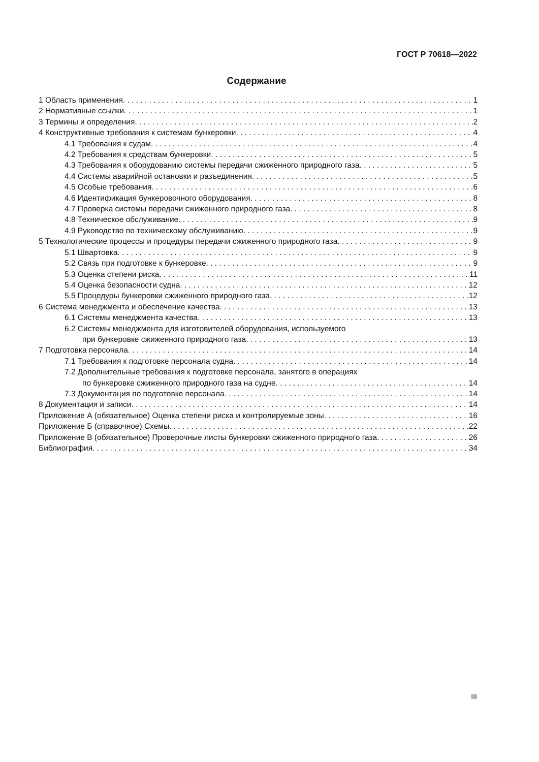ГОСТ Р 70618—2022
Содержание
1 Область применения 1
2 Нормативные ссылки 1
3 Термины и определения 2
4 Конструктивные требования к системам бункеровки 4
4.1 Требования к судам 4
4.2 Требования к средствам бункеровки 5
4.3 Требования к оборудованию системы передачи сжиженного природного газа 5
4.4 Системы аварийной остановки и разъединения 5
4.5 Особые требования 6
4.6 Идентификация бункеровочного оборудования 8
4.7 Проверка системы передачи сжиженного природного газа 8
4.8 Техническое обслуживание 9
4.9 Руководство по техническому обслуживанию 9
5 Технологические процессы и процедуры передачи сжиженного природного газа 9
5.1 Швартовка 9
5.2 Связь при подготовке к бункеровке 9
5.3 Оценка степени риска 11
5.4 Оценка безопасности судна 12
5.5 Процедуры бункеровки сжиженного природного газа 12
6 Система менеджмента и обеспечение качества 13
6.1 Системы менеджмента качества 13
6.2 Системы менеджмента для изготовителей оборудования, используемого
при бункеровке сжиженного природного газа 13
7 Подготовка персонала 14
7.1 Требования к подготовке персонала судна 14
7.2 Дополнительные требования к подготовке персонала, занятого в операциях
по бункеровке сжиженного природного газа на судне 14
7.3 Документация по подготовке персонала 14
8 Документация и записи 14
Приложение А (обязательное) Оценка степени риска и контролируемые зоны 16
Приложение Б (справочное) Схемы 22
Приложение В (обязательное) Проверочные листы бункеровки сжиженного природного газа 26
Библиография 34
III